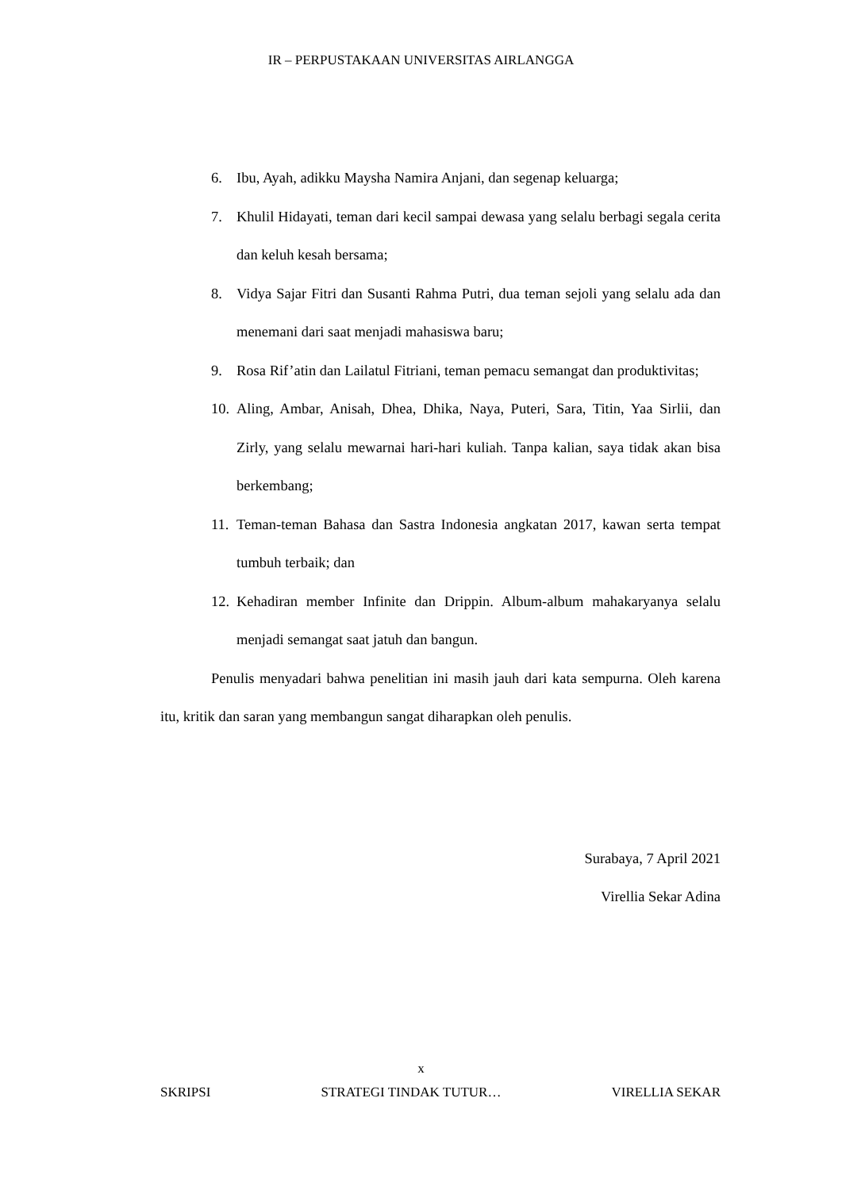IR – PERPUSTAKAAN UNIVERSITAS AIRLANGGA
6. Ibu, Ayah, adikku Maysha Namira Anjani, dan segenap keluarga;
7. Khulil Hidayati, teman dari kecil sampai dewasa yang selalu berbagi segala cerita dan keluh kesah bersama;
8. Vidya Sajar Fitri dan Susanti Rahma Putri, dua teman sejoli yang selalu ada dan menemani dari saat menjadi mahasiswa baru;
9. Rosa Rif’atin dan Lailatul Fitriani, teman pemacu semangat dan produktivitas;
10. Aling, Ambar, Anisah, Dhea, Dhika, Naya, Puteri, Sara, Titin, Yaa Sirlii, dan Zirly, yang selalu mewarnai hari-hari kuliah. Tanpa kalian, saya tidak akan bisa berkembang;
11. Teman-teman Bahasa dan Sastra Indonesia angkatan 2017, kawan serta tempat tumbuh terbaik; dan
12. Kehadiran member Infinite dan Drippin. Album-album mahakaryanya selalu menjadi semangat saat jatuh dan bangun.
Penulis menyadari bahwa penelitian ini masih jauh dari kata sempurna. Oleh karena itu, kritik dan saran yang membangun sangat diharapkan oleh penulis.
Surabaya, 7 April 2021
Virellia Sekar Adina
x
SKRIPSI STRATEGI TINDAK TUTUR… VIRELLIA SEKAR